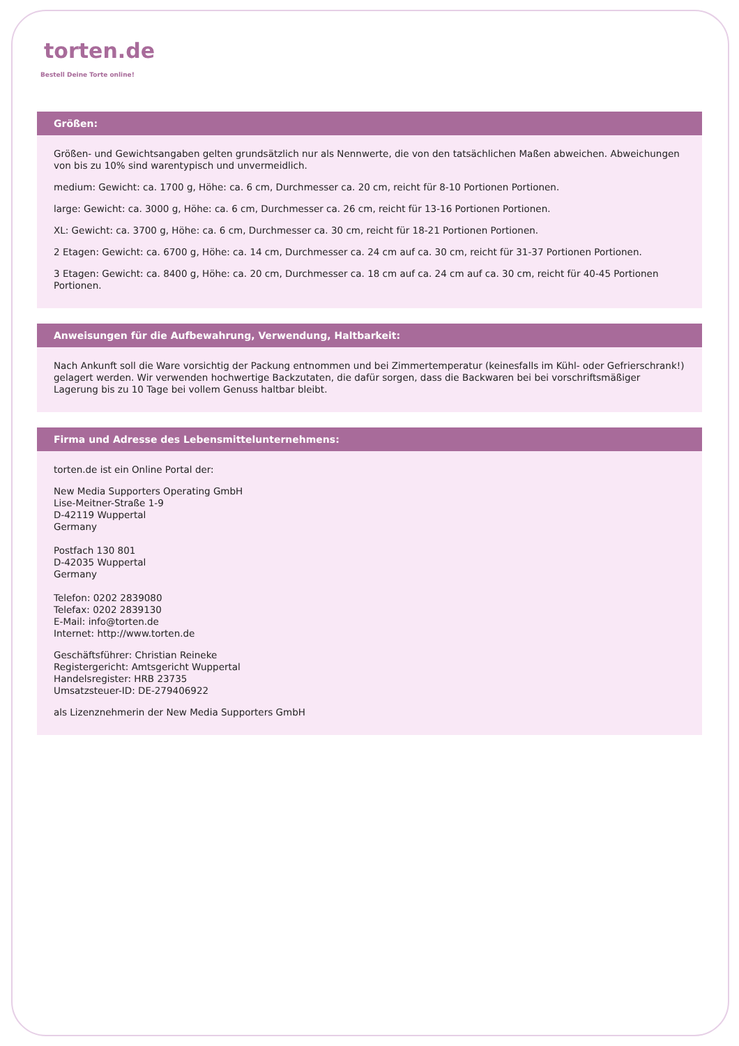torten.de
Bestell Deine Torte online!
Größen:
Größen- und Gewichtsangaben gelten grundsätzlich nur als Nennwerte, die von den tatsächlichen Maßen abweichen. Abweichungen von bis zu 10% sind warentypisch und unvermeidlich.
medium: Gewicht: ca. 1700 g, Höhe: ca. 6 cm, Durchmesser ca. 20 cm, reicht für 8-10 Portionen Portionen.
large: Gewicht: ca. 3000 g, Höhe: ca. 6 cm, Durchmesser ca. 26 cm, reicht für 13-16 Portionen Portionen.
XL: Gewicht: ca. 3700 g, Höhe: ca. 6 cm, Durchmesser ca. 30 cm, reicht für 18-21 Portionen Portionen.
2 Etagen: Gewicht: ca. 6700 g, Höhe: ca. 14 cm, Durchmesser ca. 24 cm auf ca. 30 cm, reicht für 31-37 Portionen Portionen.
3 Etagen: Gewicht: ca. 8400 g, Höhe: ca. 20 cm, Durchmesser ca. 18 cm auf ca. 24 cm auf ca. 30 cm, reicht für 40-45 Portionen Portionen.
Anweisungen für die Aufbewahrung, Verwendung, Haltbarkeit:
Nach Ankunft soll die Ware vorsichtig der Packung entnommen und bei Zimmertemperatur (keinesfalls im Kühl- oder Gefrierschrank!) gelagert werden. Wir verwenden hochwertige Backzutaten, die dafür sorgen, dass die Backwaren bei bei vorschriftsmäßiger Lagerung bis zu 10 Tage bei vollem Genuss haltbar bleibt.
Firma und Adresse des Lebensmittelunternehmens:
torten.de ist ein Online Portal der:
New Media Supporters Operating GmbH
Lise-Meitner-Straße 1-9
D-42119 Wuppertal
Germany
Postfach 130 801
D-42035 Wuppertal
Germany
Telefon: 0202 2839080
Telefax: 0202 2839130
E-Mail: info@torten.de
Internet: http://www.torten.de
Geschäftsführer: Christian Reineke
Registergericht: Amtsgericht Wuppertal
Handelsregister: HRB 23735
Umsatzsteuer-ID: DE-279406922
als Lizenznehmerin der New Media Supporters GmbH